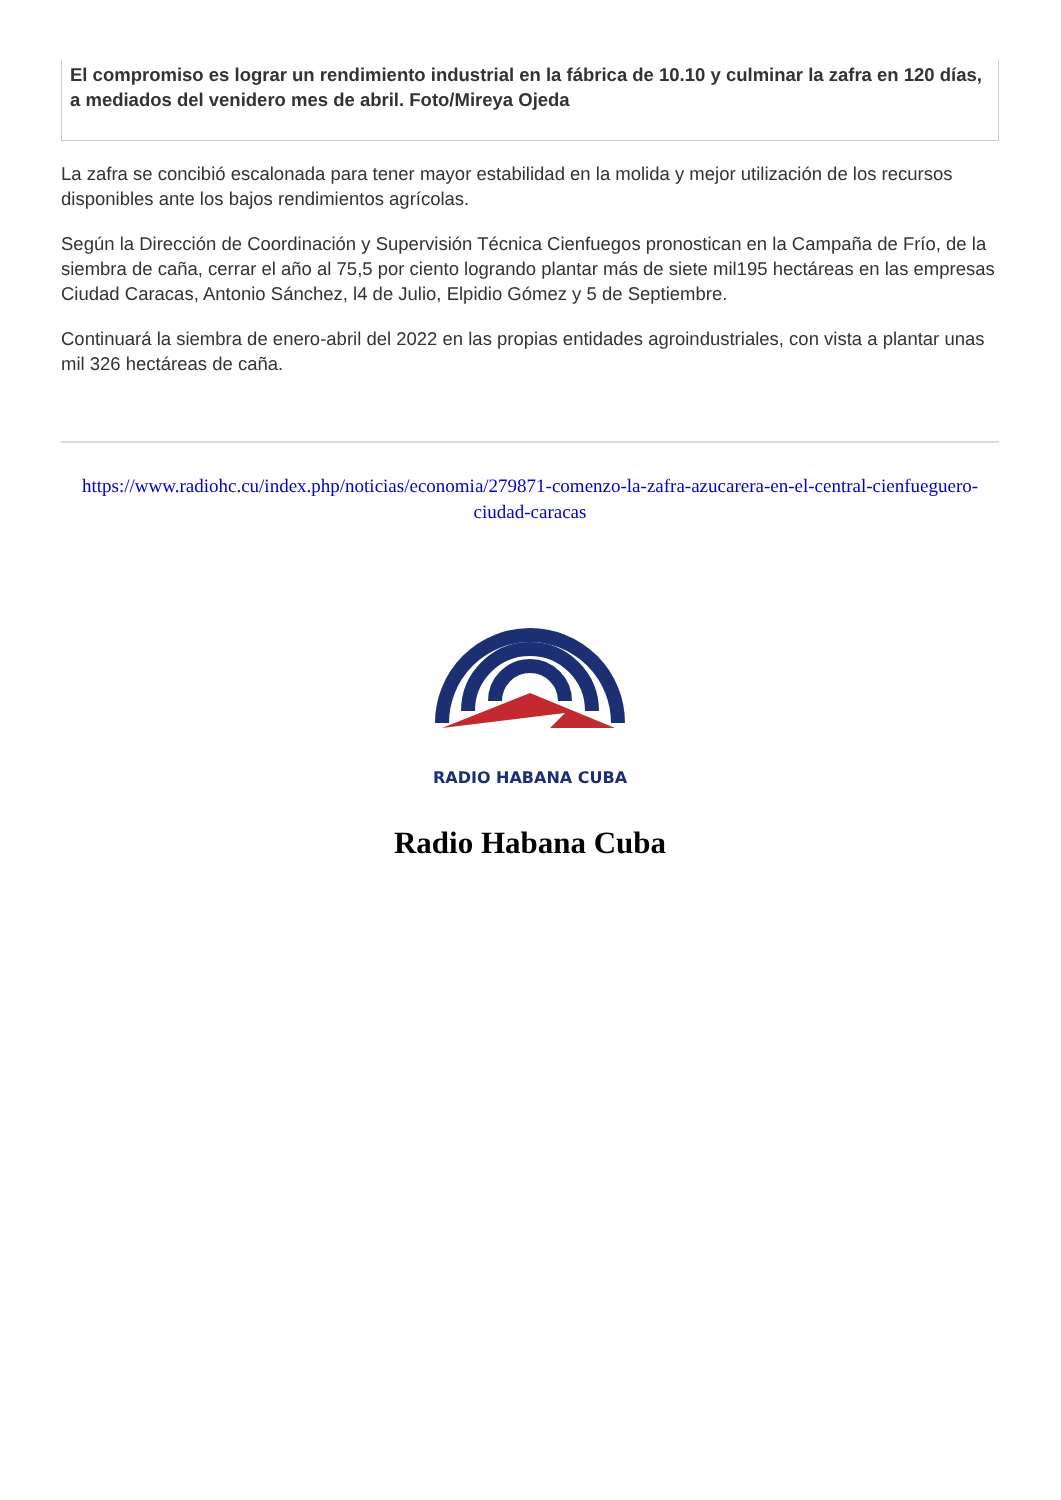El compromiso es lograr un rendimiento industrial en la fábrica de 10.10 y culminar la zafra en 120 días, a mediados del venidero mes de abril. Foto/Mireya Ojeda
La zafra se concibió escalonada para tener mayor estabilidad en la molida y mejor utilización de los recursos disponibles ante los bajos rendimientos agrícolas.
Según la Dirección de Coordinación y Supervisión Técnica Cienfuegos pronostican en la Campaña de Frío, de la siembra de caña, cerrar el año al 75,5 por ciento logrando plantar más de siete mil195 hectáreas en las empresas Ciudad Caracas, Antonio Sánchez, l4 de Julio, Elpidio Gómez y 5 de Septiembre.
Continuará la siembra de enero-abril del 2022 en las propias entidades agroindustriales, con vista a plantar unas mil 326 hectáreas de caña.
https://www.radiohc.cu/index.php/noticias/economia/279871-comenzo-la-zafra-azucarera-en-el-central-cienfueguero-ciudad-caracas
RADIO HABANA CUBA
Radio Habana Cuba